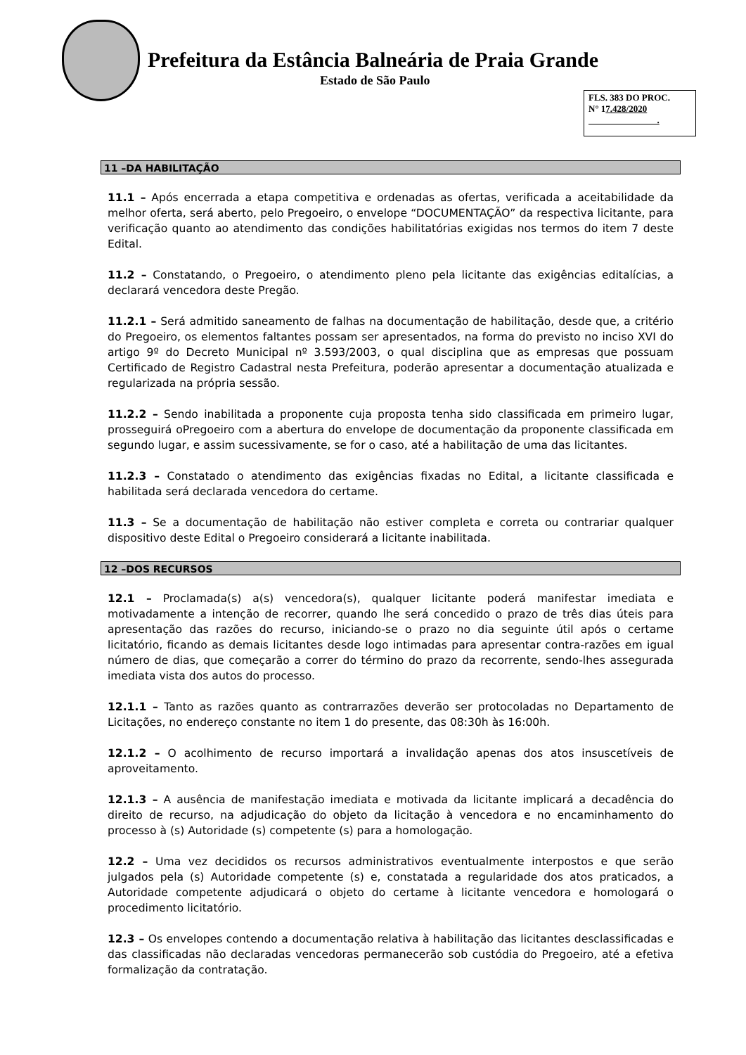Prefeitura da Estância Balneária de Praia Grande
Estado de São Paulo
FLS. 383 DO PROC.
N° 17.428/2020
.
11 –DA HABILITAÇÃO
11.1 – Após encerrada a etapa competitiva e ordenadas as ofertas, verificada a aceitabilidade da melhor oferta, será aberto, pelo Pregoeiro, o envelope “DOCUMENTAÇÃO” da respectiva licitante, para verificação quanto ao atendimento das condições habilitatórias exigidas nos termos do item 7 deste Edital.
11.2 – Constatando, o Pregoeiro, o atendimento pleno pela licitante das exigências editalícias, a declarará vencedora deste Pregão.
11.2.1 – Será admitido saneamento de falhas na documentação de habilitação, desde que, a critério do Pregoeiro, os elementos faltantes possam ser apresentados, na forma do previsto no inciso XVI do artigo 9º do Decreto Municipal nº 3.593/2003, o qual disciplina que as empresas que possuam Certificado de Registro Cadastral nesta Prefeitura, poderão apresentar a documentação atualizada e regularizada na própria sessão.
11.2.2 – Sendo inabilitada a proponente cuja proposta tenha sido classificada em primeiro lugar, prosseguirá oPregoeiro com a abertura do envelope de documentação da proponente classificada em segundo lugar, e assim sucessivamente, se for o caso, até a habilitação de uma das licitantes.
11.2.3 – Constatado o atendimento das exigências fixadas no Edital, a licitante classificada e habilitada será declarada vencedora do certame.
11.3 – Se a documentação de habilitação não estiver completa e correta ou contrariar qualquer dispositivo deste Edital o Pregoeiro considerará a licitante inabilitada.
12 –DOS RECURSOS
12.1 – Proclamada(s) a(s) vencedora(s), qualquer licitante poderá manifestar imediata e motivadamente a intenção de recorrer, quando lhe será concedido o prazo de três dias úteis para apresentação das razões do recurso, iniciando-se o prazo no dia seguinte útil após o certame licitatório, ficando as demais licitantes desde logo intimadas para apresentar contra-razões em igual número de dias, que começarão a correr do término do prazo da recorrente, sendo-lhes assegurada imediata vista dos autos do processo.
12.1.1 – Tanto as razões quanto as contrarrazões deverão ser protocoladas no Departamento de Licitações, no endereço constante no item 1 do presente, das 08:30h às 16:00h.
12.1.2 – O acolhimento de recurso importará a invalidação apenas dos atos insuscetíveis de aproveitamento.
12.1.3 – A ausência de manifestação imediata e motivada da licitante implicará a decadência do direito de recurso, na adjudicação do objeto da licitação à vencedora e no encaminhamento do processo à (s) Autoridade (s) competente (s) para a homologação.
12.2 – Uma vez decididos os recursos administrativos eventualmente interpostos e que serão julgados pela (s) Autoridade competente (s) e, constatada a regularidade dos atos praticados, a Autoridade competente adjudicará o objeto do certame à licitante vencedora e homologará o procedimento licitatório.
12.3 – Os envelopes contendo a documentação relativa à habilitação das licitantes desclassificadas e das classificadas não declaradas vencedoras permanecerão sob custódia do Pregoeiro, até a efetiva formalização da contratação.